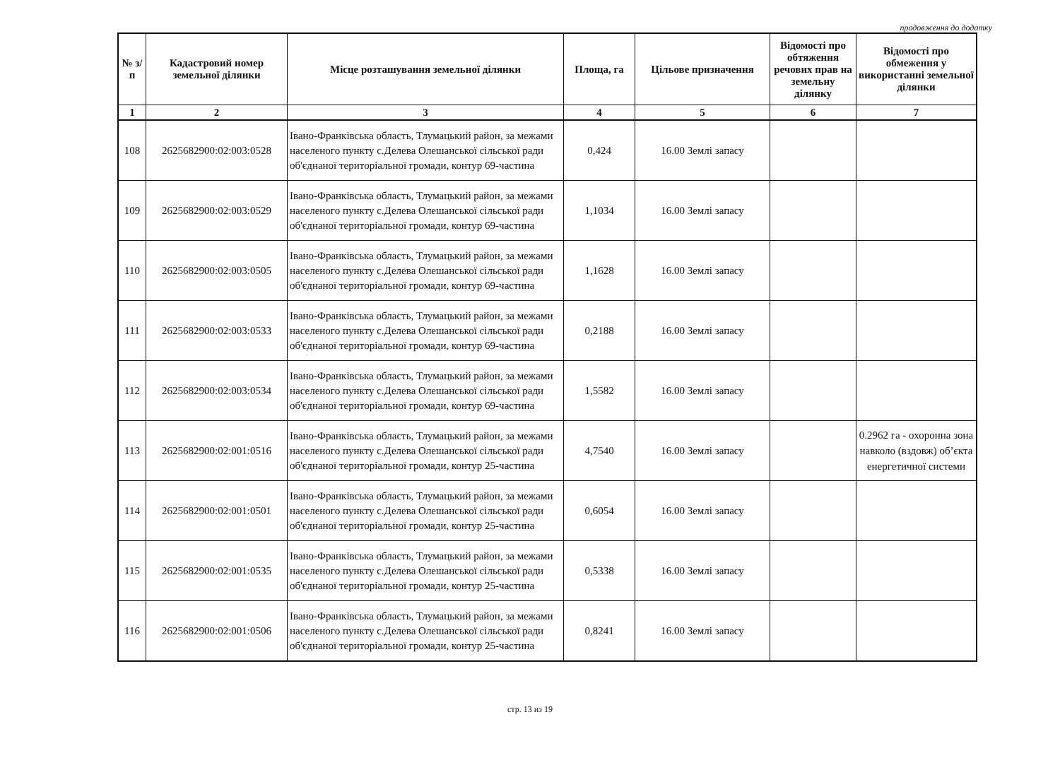продовження до додатку
| № з/п | Кадастровий номер земельної ділянки | Місце розташування земельної ділянки | Площа, га | Цільове призначення | Відомості про обтяження речових прав на земельну ділянку | Відомості про обмеження у використанні земельної ділянки |
| --- | --- | --- | --- | --- | --- | --- |
| 1 | 2 | 3 | 4 | 5 | 6 | 7 |
| 108 | 2625682900:02:003:0528 | Івано-Франківська область, Тлумацький район, за межами населеного пункту с.Делева Олешанської сільської ради об'єднаної територіальної громади, контур 69-частина | 0,424 | 16.00 Землі запасу | | |
| 109 | 2625682900:02:003:0529 | Івано-Франківська область, Тлумацький район, за межами населеного пункту с.Делева Олешанської сільської ради об'єднаної територіальної громади, контур 69-частина | 1,1034 | 16.00 Землі запасу | | |
| 110 | 2625682900:02:003:0505 | Івано-Франківська область, Тлумацький район, за межами населеного пункту с.Делева Олешанської сільської ради об'єднаної територіальної громади, контур 69-частина | 1,1628 | 16.00 Землі запасу | | |
| 111 | 2625682900:02:003:0533 | Івано-Франківська область, Тлумацький район, за межами населеного пункту с.Делева Олешанської сільської ради об'єднаної територіальної громади, контур 69-частина | 0,2188 | 16.00 Землі запасу | | |
| 112 | 2625682900:02:003:0534 | Івано-Франківська область, Тлумацький район, за межами населеного пункту с.Делева Олешанської сільської ради об'єднаної територіальної громади, контур 69-частина | 1,5582 | 16.00 Землі запасу | | |
| 113 | 2625682900:02:001:0516 | Івано-Франківська область, Тлумацький район, за межами населеного пункту с.Делева Олешанської сільської ради об'єднаної територіальної громади, контур 25-частина | 4,7540 | 16.00 Землі запасу | | 0.2962 га - охоронна зона навколо (вздовж) об’єкта енергетичної системи |
| 114 | 2625682900:02:001:0501 | Івано-Франківська область, Тлумацький район, за межами населеного пункту с.Делева Олешанської сільської ради об'єднаної територіальної громади, контур 25-частина | 0,6054 | 16.00 Землі запасу | | |
| 115 | 2625682900:02:001:0535 | Івано-Франківська область, Тлумацький район, за межами населеного пункту с.Делева Олешанської сільської ради об'єднаної територіальної громади, контур 25-частина | 0,5338 | 16.00 Землі запасу | | |
| 116 | 2625682900:02:001:0506 | Івано-Франківська область, Тлумацький район, за межами населеного пункту с.Делева Олешанської сільської ради об'єднаної територіальної громади, контур 25-частина | 0,8241 | 16.00 Землі запасу | | |
стр. 13 из 19